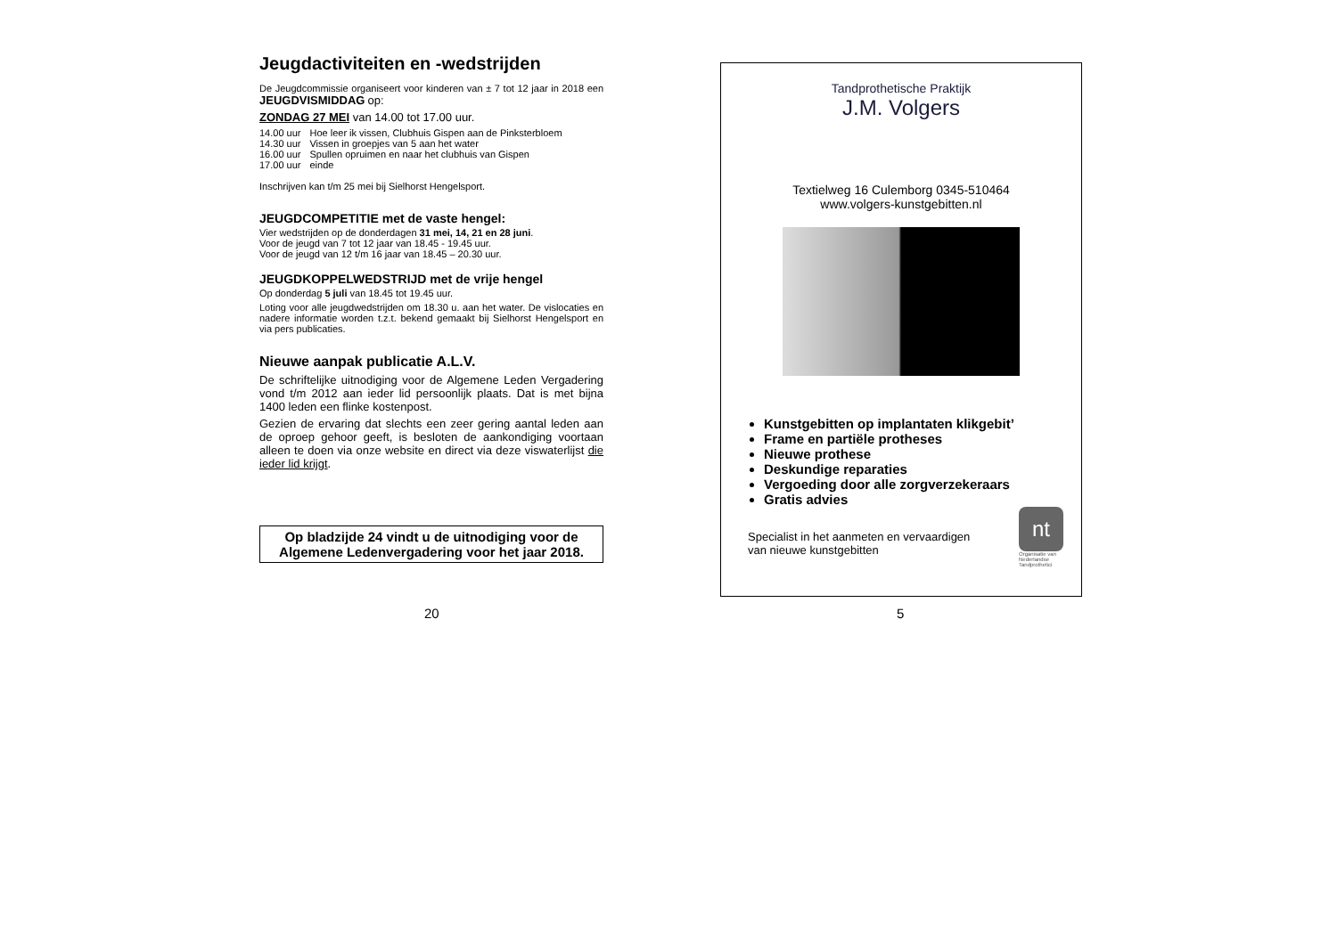Jeugdactiviteiten en -wedstrijden
De Jeugdcommissie organiseert voor kinderen van ± 7 tot 12 jaar in 2018 een JEUGDVISMIDDAG op:
ZONDAG 27 MEI van 14.00 tot 17.00 uur.
| 14.00 uur | Hoe leer ik vissen, Clubhuis Gispen aan de Pinksterbloem |
| 14.30 uur | Vissen in groepjes van 5 aan het water |
| 16.00 uur | Spullen opruimen en naar het clubhuis van Gispen |
| 17.00 uur | einde |
Inschrijven kan t/m 25 mei bij Sielhorst Hengelsport.
JEUGDCOMPETITIE met de vaste hengel:
Vier wedstrijden op de donderdagen 31 mei, 14, 21 en 28 juni.
Voor de jeugd van 7 tot 12 jaar van 18.45 - 19.45 uur.
Voor de jeugd van 12 t/m 16 jaar van 18.45 – 20.30 uur.
JEUGDKOPPELWEDSTRIJD met de vrije hengel
Op donderdag 5 juli van 18.45 tot 19.45 uur.
Loting voor alle jeugdwedstrijden om 18.30 u. aan het water. De vislocaties en nadere informatie worden t.z.t. bekend gemaakt bij Sielhorst Hengelsport en via pers publicaties.
Nieuwe aanpak publicatie A.L.V.
De schriftelijke uitnodiging voor de Algemene Leden Vergadering vond t/m 2012 aan ieder lid persoonlijk plaats. Dat is met bijna 1400 leden een flinke kostenpost.
Gezien de ervaring dat slechts een zeer gering aantal leden aan de oproep gehoor geeft, is besloten de aankondiging voortaan alleen te doen via onze website en direct via deze viswaterlijst die ieder lid krijgt.
Op bladzijde 24 vindt u de uitnodiging voor de Algemene Ledenvergadering voor het jaar 2018.
20
Tandprothetische Praktijk
J.M. Volgers
Textielweg 16 Culemborg 0345-510464
www.volgers-kunstgebitten.nl
Kunstgebitten op implantaten klikgebit’
Frame en partiële protheses
Nieuwe prothese
Deskundige reparaties
Vergoeding door alle zorgverzekeraars
Gratis advies
Specialist in het aanmeten en vervaardigen
van nieuwe kunstgebitten
nt
Organisatie van
Nederlandse
Tandprothetici
5